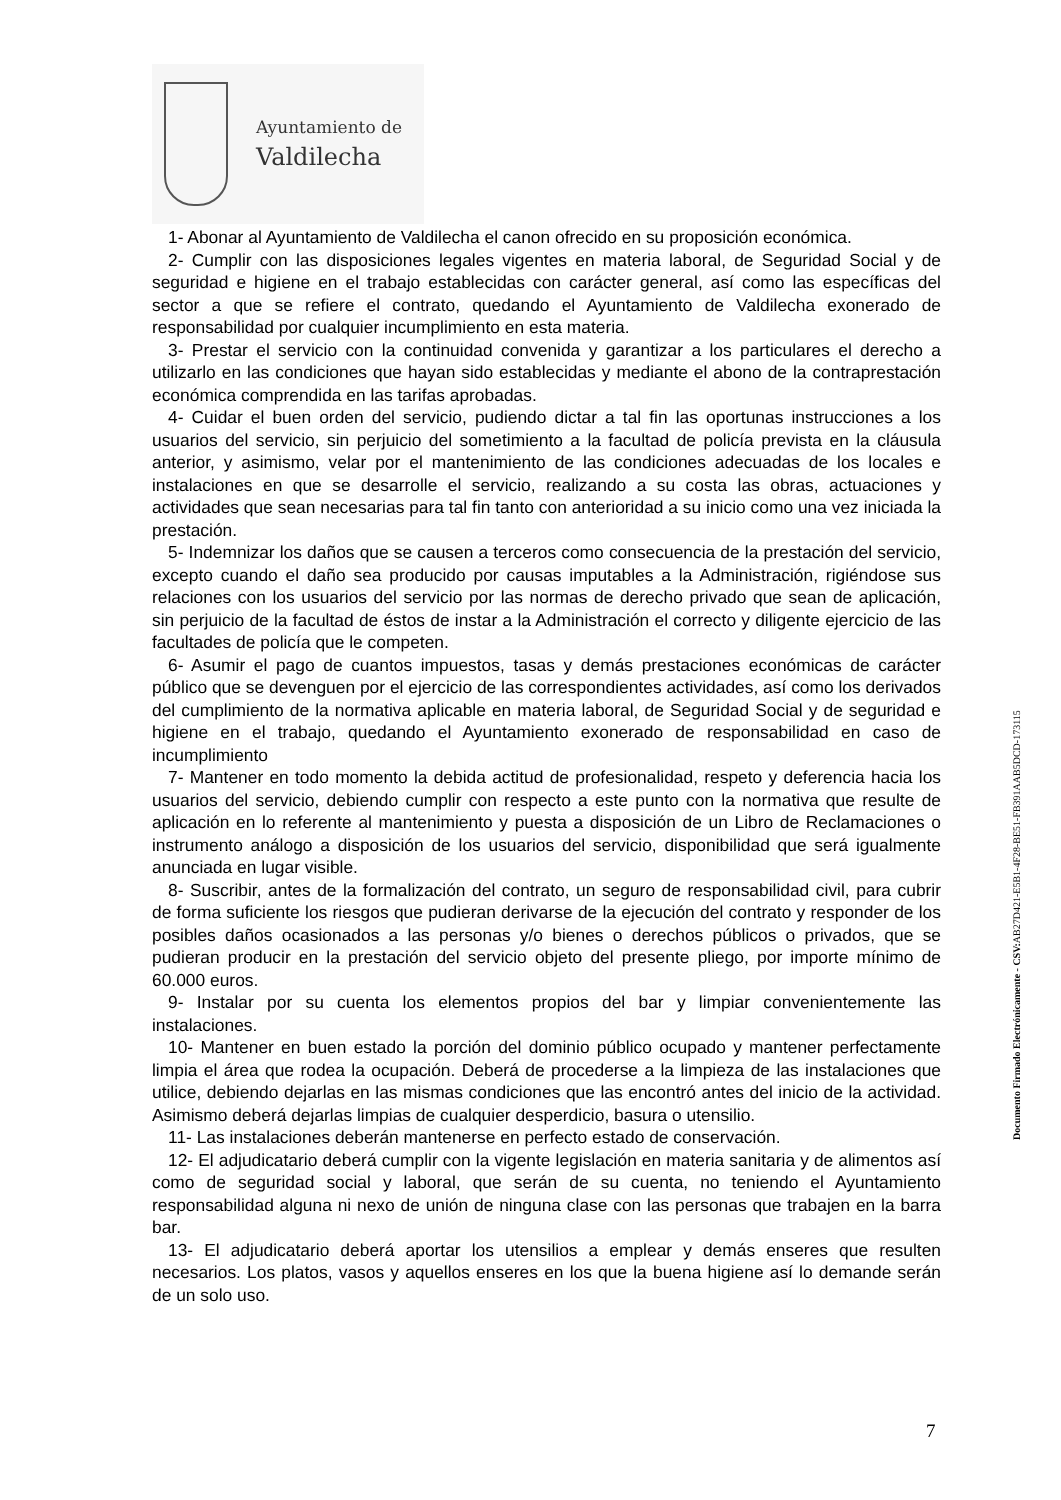Ayuntamiento de
Valdilecha
1- Abonar al Ayuntamiento de Valdilecha el canon ofrecido en su proposición económica.
2- Cumplir con las disposiciones legales vigentes en materia laboral, de Seguridad Social y de seguridad e higiene en el trabajo establecidas con carácter general, así como las específicas del sector a que se refiere el contrato, quedando el Ayuntamiento de Valdilecha exonerado de responsabilidad por cualquier incumplimiento en esta materia.
3- Prestar el servicio con la continuidad convenida y garantizar a los particulares el derecho a utilizarlo en las condiciones que hayan sido establecidas y mediante el abono de la contraprestación económica comprendida en las tarifas aprobadas.
4- Cuidar el buen orden del servicio, pudiendo dictar a tal fin las oportunas instrucciones a los usuarios del servicio, sin perjuicio del sometimiento a la facultad de policía prevista en la cláusula anterior, y asimismo, velar por el mantenimiento de las condiciones adecuadas de los locales e instalaciones en que se desarrolle el servicio, realizando a su costa las obras, actuaciones y actividades que sean necesarias para tal fin tanto con anterioridad a su inicio como una vez iniciada la prestación.
5- Indemnizar los daños que se causen a terceros como consecuencia de la prestación del servicio, excepto cuando el daño sea producido por causas imputables a la Administración, rigiéndose sus relaciones con los usuarios del servicio por las normas de derecho privado que sean de aplicación, sin perjuicio de la facultad de éstos de instar a la Administración el correcto y diligente ejercicio de las facultades de policía que le competen.
6- Asumir el pago de cuantos impuestos, tasas y demás prestaciones económicas de carácter público que se devenguen por el ejercicio de las correspondientes actividades, así como los derivados del cumplimiento de la normativa aplicable en materia laboral, de Seguridad Social y de seguridad e higiene en el trabajo, quedando el Ayuntamiento exonerado de responsabilidad en caso de incumplimiento
7- Mantener en todo momento la debida actitud de profesionalidad, respeto y deferencia hacia los usuarios del servicio, debiendo cumplir con respecto a este punto con la normativa que resulte de aplicación en lo referente al mantenimiento y puesta a disposición de un Libro de Reclamaciones o instrumento análogo a disposición de los usuarios del servicio, disponibilidad que será igualmente anunciada en lugar visible.
8- Suscribir, antes de la formalización del contrato, un seguro de responsabilidad civil, para cubrir de forma suficiente los riesgos que pudieran derivarse de la ejecución del contrato y responder de los posibles daños ocasionados a las personas y/o bienes o derechos públicos o privados, que se pudieran producir en la prestación del servicio objeto del presente pliego, por importe mínimo de 60.000 euros.
9- Instalar por su cuenta los elementos propios del bar y limpiar convenientemente las instalaciones.
10- Mantener en buen estado la porción del dominio público ocupado y mantener perfectamente limpia el área que rodea la ocupación. Deberá de procederse a la limpieza de las instalaciones que utilice, debiendo dejarlas en las mismas condiciones que las encontró antes del inicio de la actividad. Asimismo deberá dejarlas limpias de cualquier desperdicio, basura o utensilio.
11- Las instalaciones deberán mantenerse en perfecto estado de conservación.
12- El adjudicatario deberá cumplir con la vigente legislación en materia sanitaria y de alimentos así como de seguridad social y laboral, que serán de su cuenta, no teniendo el Ayuntamiento responsabilidad alguna ni nexo de unión de ninguna clase con las personas que trabajen en la barra bar.
13- El adjudicatario deberá aportar los utensilios a emplear y demás enseres que resulten necesarios. Los platos, vasos y aquellos enseres en los que la buena higiene así lo demande serán de un solo uso.
Documento Firmado Electrónicamente - CSV: AB27D421-E5B1-4F28-BE51-FB391AAB5DCD-173115
7